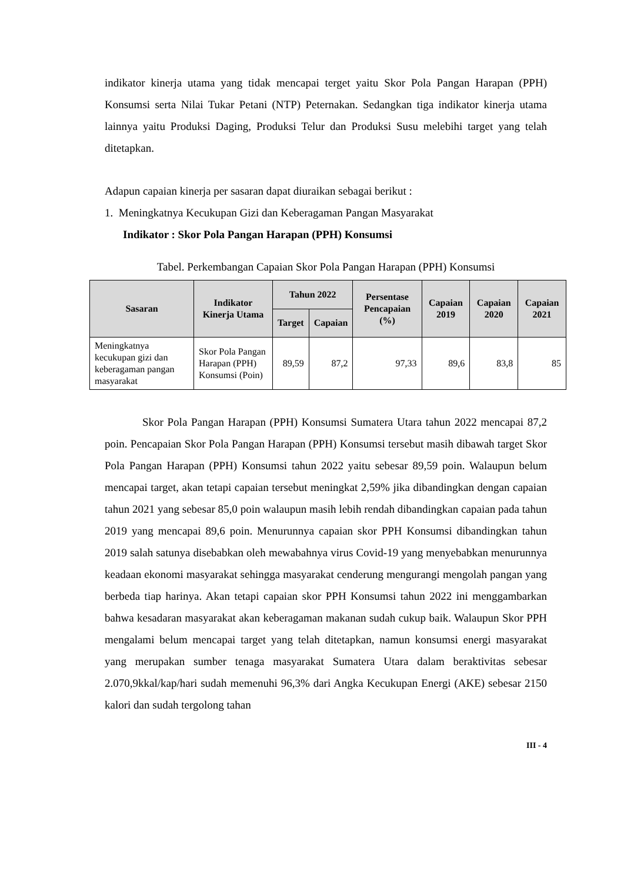indikator kinerja utama yang tidak mencapai terget yaitu Skor Pola Pangan Harapan (PPH) Konsumsi serta Nilai Tukar Petani (NTP) Peternakan. Sedangkan tiga indikator kinerja utama lainnya yaitu Produksi Daging, Produksi Telur dan Produksi Susu melebihi target yang telah ditetapkan.
Adapun capaian kinerja per sasaran dapat diuraikan sebagai berikut :
1. Meningkatnya Kecukupan Gizi dan Keberagaman Pangan Masyarakat
Indikator : Skor Pola Pangan Harapan (PPH) Konsumsi
Tabel. Perkembangan Capaian Skor Pola Pangan Harapan (PPH) Konsumsi
| Sasaran | Indikator Kinerja Utama | Tahun 2022 | | Persentase Pencapaian (%) | Capaian 2019 | Capaian 2020 | Capaian 2021 |
| --- | --- | --- | --- | --- | --- | --- | --- |
| | | Target | Capaian | | | | |
| Meningkatnya kecukupan gizi dan keberagaman pangan masyarakat | Skor Pola Pangan Harapan (PPH) Konsumsi (Poin) | 89,59 | 87,2 | 97,33 | 89,6 | 83,8 | 85 |
Skor Pola Pangan Harapan (PPH) Konsumsi Sumatera Utara tahun 2022 mencapai 87,2 poin. Pencapaian Skor Pola Pangan Harapan (PPH) Konsumsi tersebut masih dibawah target Skor Pola Pangan Harapan (PPH) Konsumsi tahun 2022 yaitu sebesar 89,59 poin. Walaupun belum mencapai target, akan tetapi capaian tersebut meningkat 2,59% jika dibandingkan dengan capaian tahun 2021 yang sebesar 85,0 poin walaupun masih lebih rendah dibandingkan capaian pada tahun 2019 yang mencapai 89,6 poin. Menurunnya capaian skor PPH Konsumsi dibandingkan tahun 2019 salah satunya disebabkan oleh mewabahnya virus Covid-19 yang menyebabkan menurunnya keadaan ekonomi masyarakat sehingga masyarakat cenderung mengurangi mengolah pangan yang berbeda tiap harinya. Akan tetapi capaian skor PPH Konsumsi tahun 2022 ini menggambarkan bahwa kesadaran masyarakat akan keberagaman makanan sudah cukup baik. Walaupun Skor PPH mengalami belum mencapai target yang telah ditetapkan, namun konsumsi energi masyarakat yang merupakan sumber tenaga masyarakat Sumatera Utara dalam beraktivitas sebesar 2.070,9kkal/kap/hari sudah memenuhi 96,3% dari Angka Kecukupan Energi (AKE) sebesar 2150 kalori dan sudah tergolong tahan
III - 4